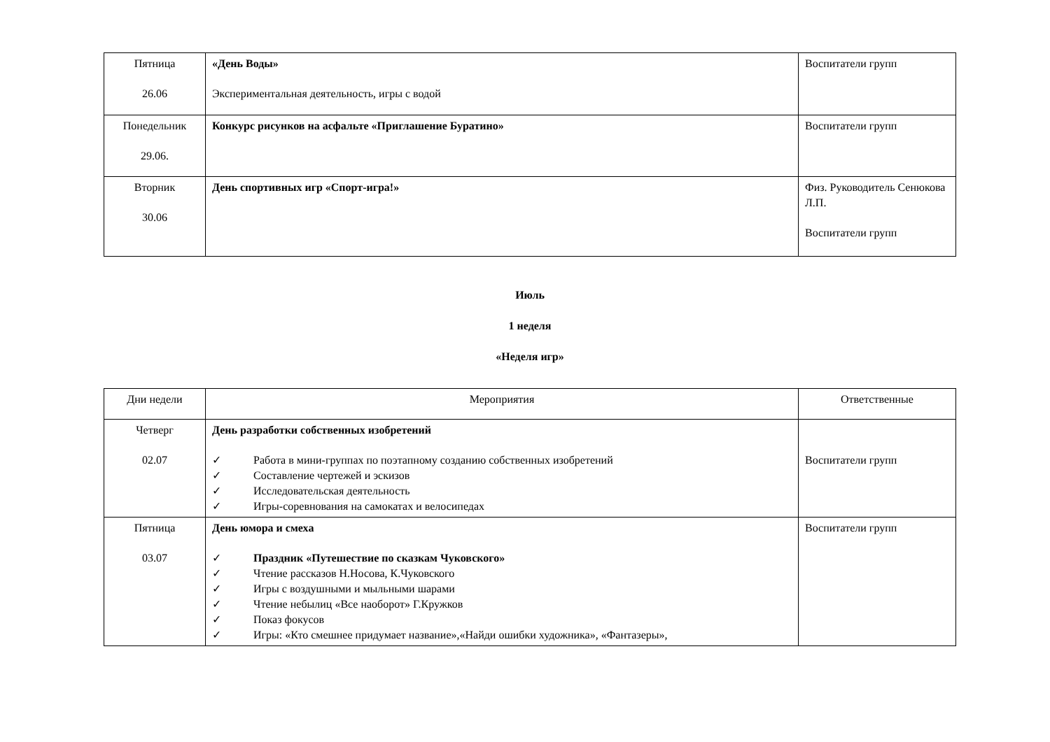| Пятница 26.06 | «День Воды» Экспериментальная деятельность, игры с водой | Воспитатели групп |
| Понедельник 29.06. | Конкурс рисунков на асфальте «Приглашение Буратино» | Воспитатели групп |
| Вторник 30.06 | День спортивных игр «Спорт-игра!» | Физ. Руководитель Сенюкова Л.П. Воспитатели групп |
Июль
1 неделя
«Неделя игр»
| Дни недели | Мероприятия | Ответственные |
| --- | --- | --- |
| Четверг 02.07 | День разработки собственных изобретений ✓ Работа в мини-группах по поэтапному созданию собственных изобретений ✓ Составление чертежей и эскизов ✓ Исследовательская деятельность ✓ Игры-соревнования на самокатах и велосипедах | Воспитатели групп |
| Пятница 03.07 | День юмора и смеха ✓ Праздник «Путешествие по сказкам Чуковского» ✓ Чтение рассказов Н.Носова, К.Чуковского ✓ Игры с воздушными и мыльными шарами ✓ Чтение небылиц «Все наоборот» Г.Кружков ✓ Показ фокусов ✓ Игры: «Кто смешнее придумает название»,«Найди ошибки художника», «Фантазеры», | Воспитатели групп |